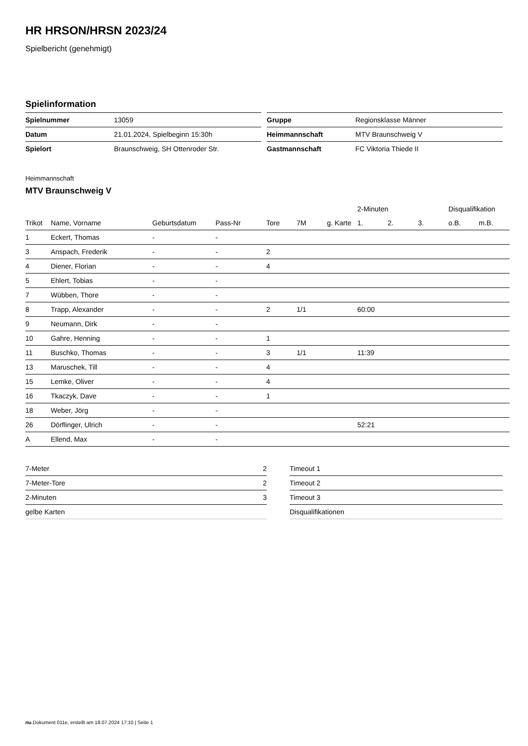HR HRSON/HRSN 2023/24
Spielbericht (genehmigt)
Spielinformation
| Spielnummer | 13059 |
| Datum | 21.01.2024, Spielbeginn 15:30h |
| Spielort | Braunschweig, SH Ottenroder Str. |
| Gruppe | Regionsklasse Männer |
| Heimmannschaft | MTV Braunschweig V |
| Gastmannschaft | FC Viktoria Thiede II |
Heimmannschaft
MTV Braunschweig V
| | | | | | | | 2-Minuten | | | Disqualifikation | |
| --- | --- | --- | --- | --- | --- | --- | --- | --- | --- | --- | --- |
| Trikot | Name, Vorname | Geburtsdatum | Pass-Nr | Tore | 7M | g. Karte | 1. | 2. | 3. | o.B. | m.B. |
| 1 | Eckert, Thomas | - | - | | | | | | | | |
| 3 | Anspach, Frederik | - | - | 2 | | | | | | | |
| 4 | Diener, Florian | - | - | 4 | | | | | | | |
| 5 | Ehlert, Tobias | - | - | | | | | | | | |
| 7 | Wübben, Thore | - | - | | | | | | | | |
| 8 | Trapp, Alexander | - | - | 2 | 1/1 | | 60:00 | | | | |
| 9 | Neumann, Dirk | - | - | | | | | | | | |
| 10 | Gahre, Henning | - | - | 1 | | | | | | | |
| 11 | Buschko, Thomas | - | - | 3 | 1/1 | | 11:39 | | | | |
| 13 | Maruschek, Till | - | - | 4 | | | | | | | |
| 15 | Lemke, Oliver | - | - | 4 | | | | | | | |
| 16 | Tkaczyk, Dave | - | - | 1 | | | | | | | |
| 18 | Weber, Jörg | - | - | | | | | | | | |
| 26 | Dörflinger, Ulrich | - | - | | | | 52:21 | | | | |
| A | Ellend, Max | - | - | | | | | | | | |
| 7-Meter | 2 |
| 7-Meter-Tore | 2 |
| 2-Minuten | 3 |
| gelbe Karten | |
| Timeout 1 |
| Timeout 2 |
| Timeout 3 |
| Disqualifikationen |
nu.Dokument 011e, erstellt am 18.07.2024 17:10 | Seite 1